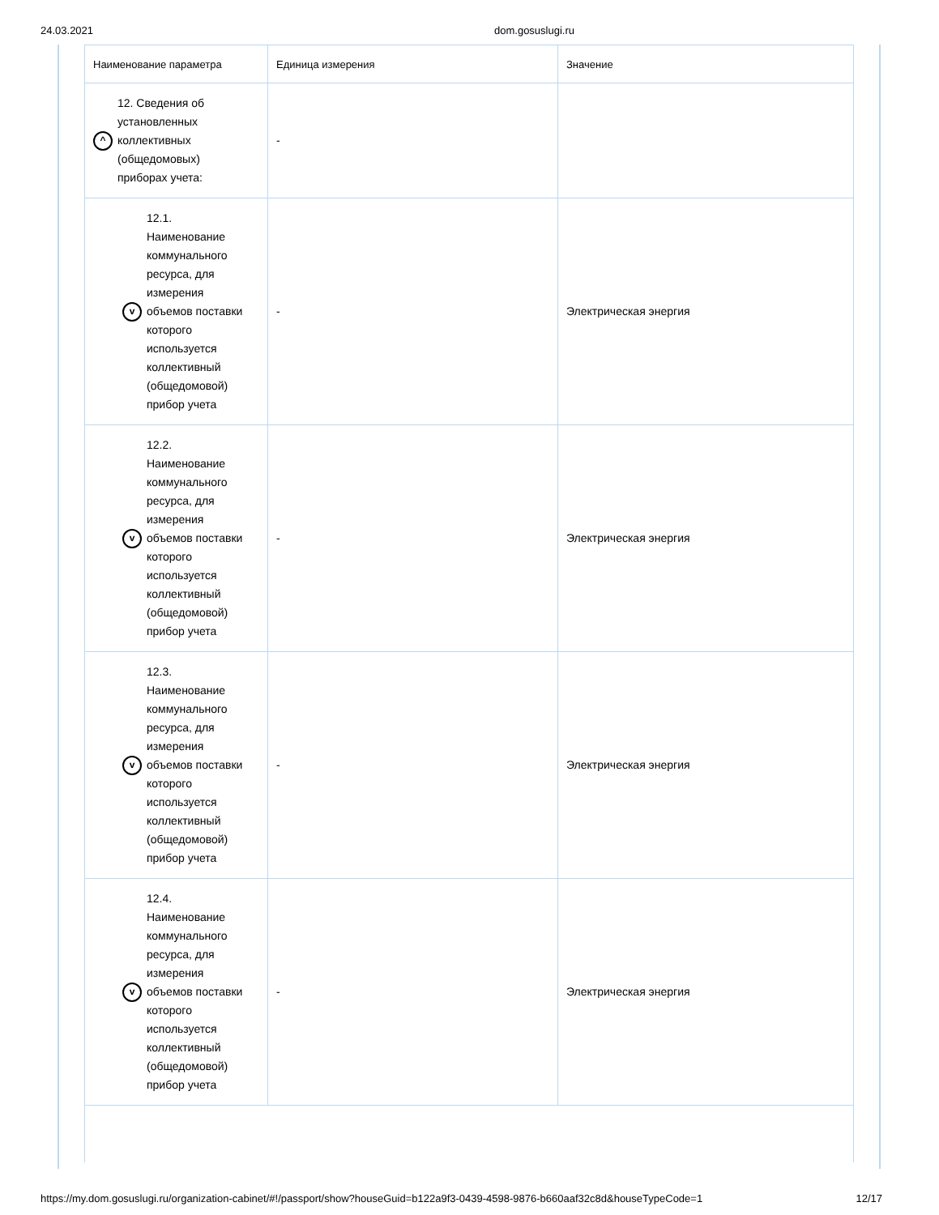24.03.2021 dom.gosuslugi.ru
| Наименование параметра | Единица измерения | Значение |
| --- | --- | --- |
| ^ 12. Сведения об установленных коллективных (общедомовых) приборах учета: | - | |
| v 12.1. Наименование коммунального ресурса, для измерения объемов поставки которого используется коллективный (общедомовой) прибор учета | - | Электрическая энергия |
| v 12.2. Наименование коммунального ресурса, для измерения объемов поставки которого используется коллективный (общедомовой) прибор учета | - | Электрическая энергия |
| v 12.3. Наименование коммунального ресурса, для измерения объемов поставки которого используется коллективный (общедомовой) прибор учета | - | Электрическая энергия |
| v 12.4. Наименование коммунального ресурса, для измерения объемов поставки которого используется коллективный (общедомовой) прибор учета | - | Электрическая энергия |
https://my.dom.gosuslugi.ru/organization-cabinet/#!/passport/show?houseGuid=b122a9f3-0439-4598-9876-b660aaf32c8d&houseTypeCode=1 12/17